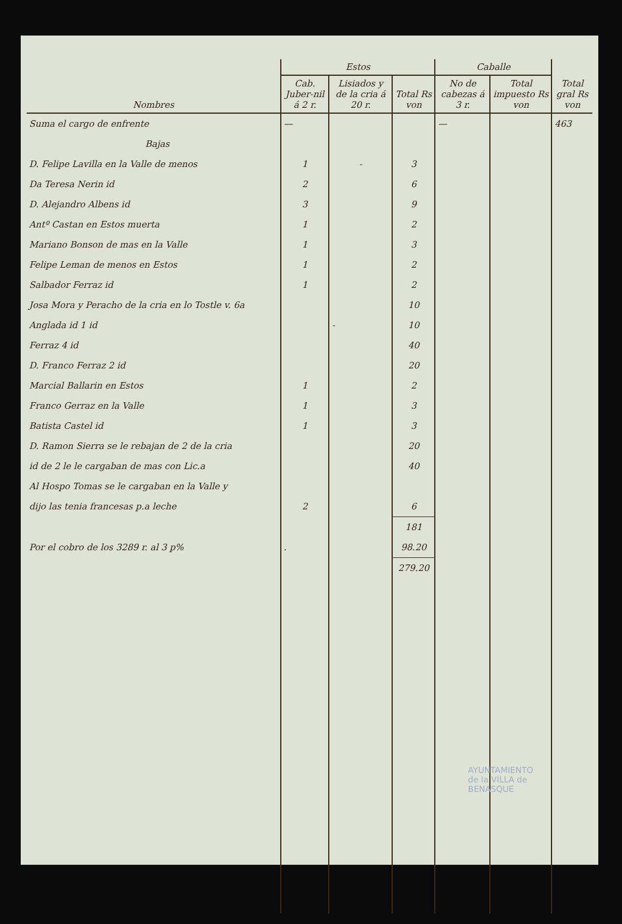| Nombres | Estos | | | Caballe | | Total gral Rs von |
| --- | --- | --- | --- | --- | --- | --- |
| | Cab. Juber-nil á 2 r. | Lisiados y de la cria á 20 r. | Total Rs von | No de cabezas á 3 r. | Total impuesto Rs von | |
| Suma el cargo de enfrente | — | | | — | | 463 |
| Bajas | | | | | | |
| D. Felipe Lavilla en la Valle de menos | 1 | - | 3 | | | |
| Da Teresa Nerin id | 2 | | 6 | | | |
| D. Alejandro Albens id | 3 | | 9 | | | |
| Antº Castan en Estos muerta | 1 | | 2 | | | |
| Mariano Bonson de mas en la Valle | 1 | | 3 | | | |
| Felipe Leman de menos en Estos | 1 | | 2 | | | |
| Salbador Ferraz id | 1 | | 2 | | | |
| Josa Mora y Peracho de la cria en lo Tostle v. 6a | | | 10 | | | |
| Anglada id 1 id | | - | 10 | | | |
| Ferraz 4 id | | | 40 | | | |
| D. Franco Ferraz 2 id | | | 20 | | | |
| Marcial Ballarin en Estos | 1 | | 2 | | | |
| Franco Gerraz en la Valle | 1 | | 3 | | | |
| Batista Castel id | 1 | | 3 | | | |
| D. Ramon Sierra se le rebajan de 2 de la cria | | | 20 | | | |
| id de 2 le le cargaban de mas con Lic.a | | | 40 | | | |
| Al Hospo Tomas se le cargaban en la Valle y | | | | | | |
| dijo las tenia francesas p.a leche | 2 | | 6 | | | |
| | | | 181 | | | |
| Por el cobro de los 3289 r. al 3 p% | . | | 98.20 | | | |
| | | | 279.20 | | | |
AYUNTAMIENTO
de la VILLA de
BENASQUE